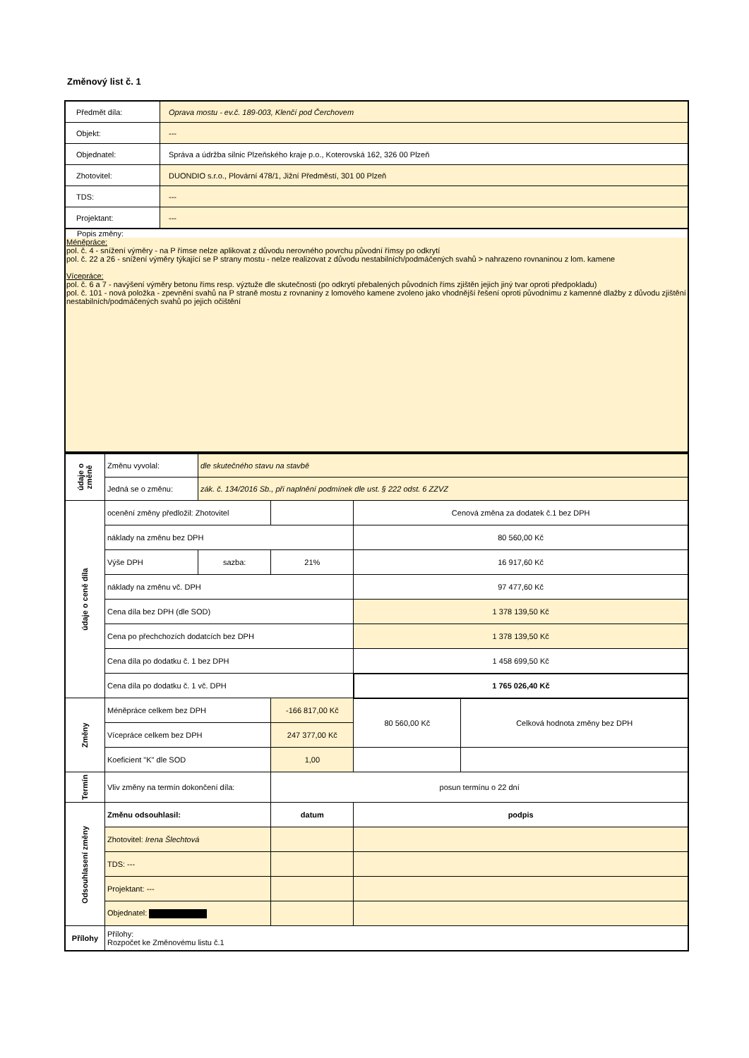Změnový list č. 1
| Předmět díla: | Oprava mostu - ev.č. 189-003, Klenčí pod Čerchovem |
| Objekt: | --- |
| Objednatel: | Správa a údržba silnic Plzeňského kraje p.o., Koterovská 162, 326 00 Plzeň |
| Zhotovitel: | DUONDIO s.r.o., Plovární 478/1, Jižní Předměstí, 301 00 Plzeň |
| TDS: | --- |
| Projektant: | --- |
Popis změny:
Méněpráce:
pol. č. 4 - snížení výměry - na P římse nelze aplikovat z důvodu nerovného povrchu původní římsy po odkrytí
pol. č. 22 a 26 - snížení výměry týkající se P strany mostu - nelze realizovat z důvodu nestabilních/podmáčených svahů > nahrazeno rovnaninou z lom. kamene
Vícepráce:
pol. č. 6 a 7 - navýšení výměry betonu říms resp. výztuže dle skutečnosti (po odkrytí přebalených původních říms zjištěn jejich jiný tvar oproti předpokladu)
pol. č. 101 - nová položka - zpevnění svahů na P straně mostu z rovnaniny z lomového kamene zvoleno jako vhodnější řešení oproti původnímu z kamenné dlažby z důvodu zjištění nestabilních/podmáčených svahů po jejich očištění
| údaje o změně | Změnu vyvolal: | dle skutečného stavu na stavbě | | | |
| | Jedná se o změnu: | zák. č. 134/2016 Sb., při naplnění podmínek dle ust. § 222 odst. 6 ZZVZ | | | |
| údaje o ceně díla | ocenění změny předložil: Zhotovitel | | | Cenová změna za dodatek č.1 bez DPH | |
| | náklady na změnu bez DPH | | | 80 560,00 Kč | |
| | Výše DPH | sazba: | 21% | 16 917,60 Kč | |
| | náklady na změnu vč. DPH | | | 97 477,60 Kč | |
| | Cena díla bez DPH (dle SOD) | | | 1 378 139,50 Kč | |
| | Cena po přechchozích dodatcích bez DPH | | | 1 378 139,50 Kč | |
| | Cena díla po dodatku č. 1 bez DPH | | | 1 458 699,50 Kč | |
| | Cena díla po dodatku č. 1 vč. DPH | | | 1 765 026,40 Kč | |
| Změny | Méněpráce celkem bez DPH | | -166 817,00 Kč | 80 560,00 Kč | Celková hodnota změny bez DPH |
| | Vícepráce celkem bez DPH | | 247 377,00 Kč | | |
| | Koeficient "K" dle SOD | | 1,00 | | |
| Termín | Vliv změny na termín dokončení díla: | | posun termínu o 22 dní | | |
| Odsouhlasení změny | Změnu odsouhlasil: | | datum | podpis | |
| | Zhotovitel: Irena Šlechtová | | | | |
| | TDS: --- | | | | |
| | Projektant: --- | | | | |
| | Objednatel: | | | | |
| Přílohy | Přílohy: Rozpočet ke Změnovému listu č.1 | | | | |